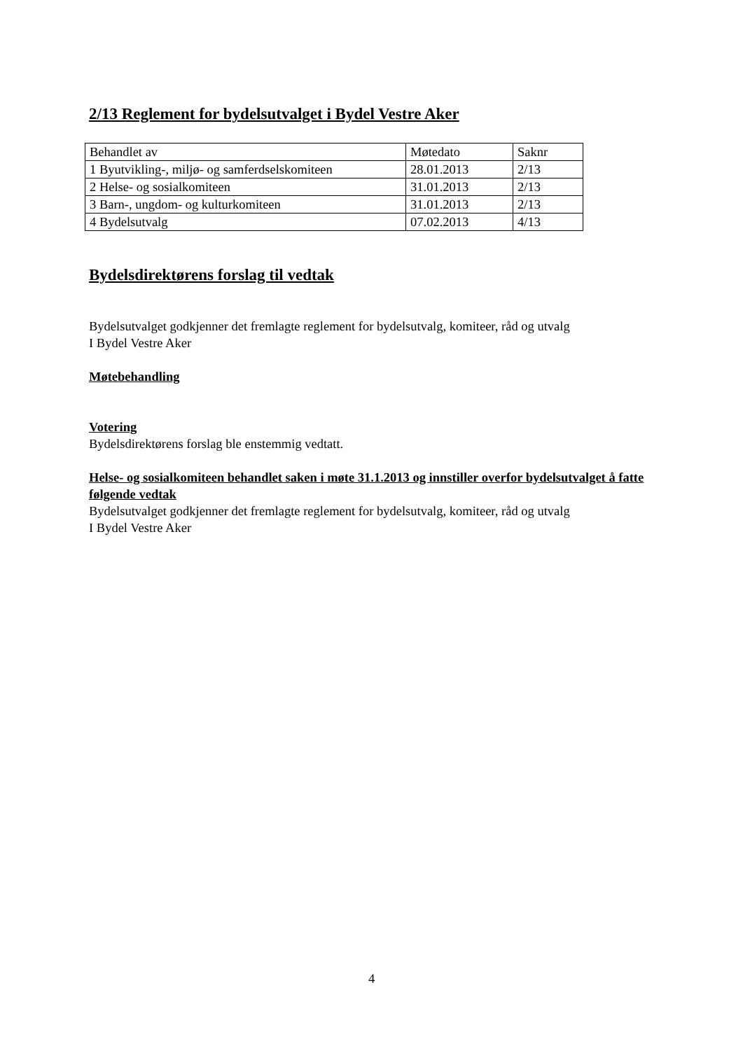2/13 Reglement for bydelsutvalget i Bydel Vestre Aker
| Behandlet av | Møtedato | Saknr |
| 1 Byutvikling-, miljø- og samferdselskomiteen | 28.01.2013 | 2/13 |
| 2 Helse- og sosialkomiteen | 31.01.2013 | 2/13 |
| 3 Barn-, ungdom- og kulturkomiteen | 31.01.2013 | 2/13 |
| 4 Bydelsutvalg | 07.02.2013 | 4/13 |
Bydelsdirektørens forslag til vedtak
Bydelsutvalget godkjenner det fremlagte reglement for bydelsutvalg, komiteer, råd og utvalg
I Bydel Vestre Aker
Møtebehandling
Votering
Bydelsdirektørens forslag ble enstemmig vedtatt.
Helse- og sosialkomiteen behandlet saken i møte 31.1.2013 og innstiller overfor bydelsutvalget å fatte følgende vedtak
Bydelsutvalget godkjenner det fremlagte reglement for bydelsutvalg, komiteer, råd og utvalg
I Bydel Vestre Aker
4